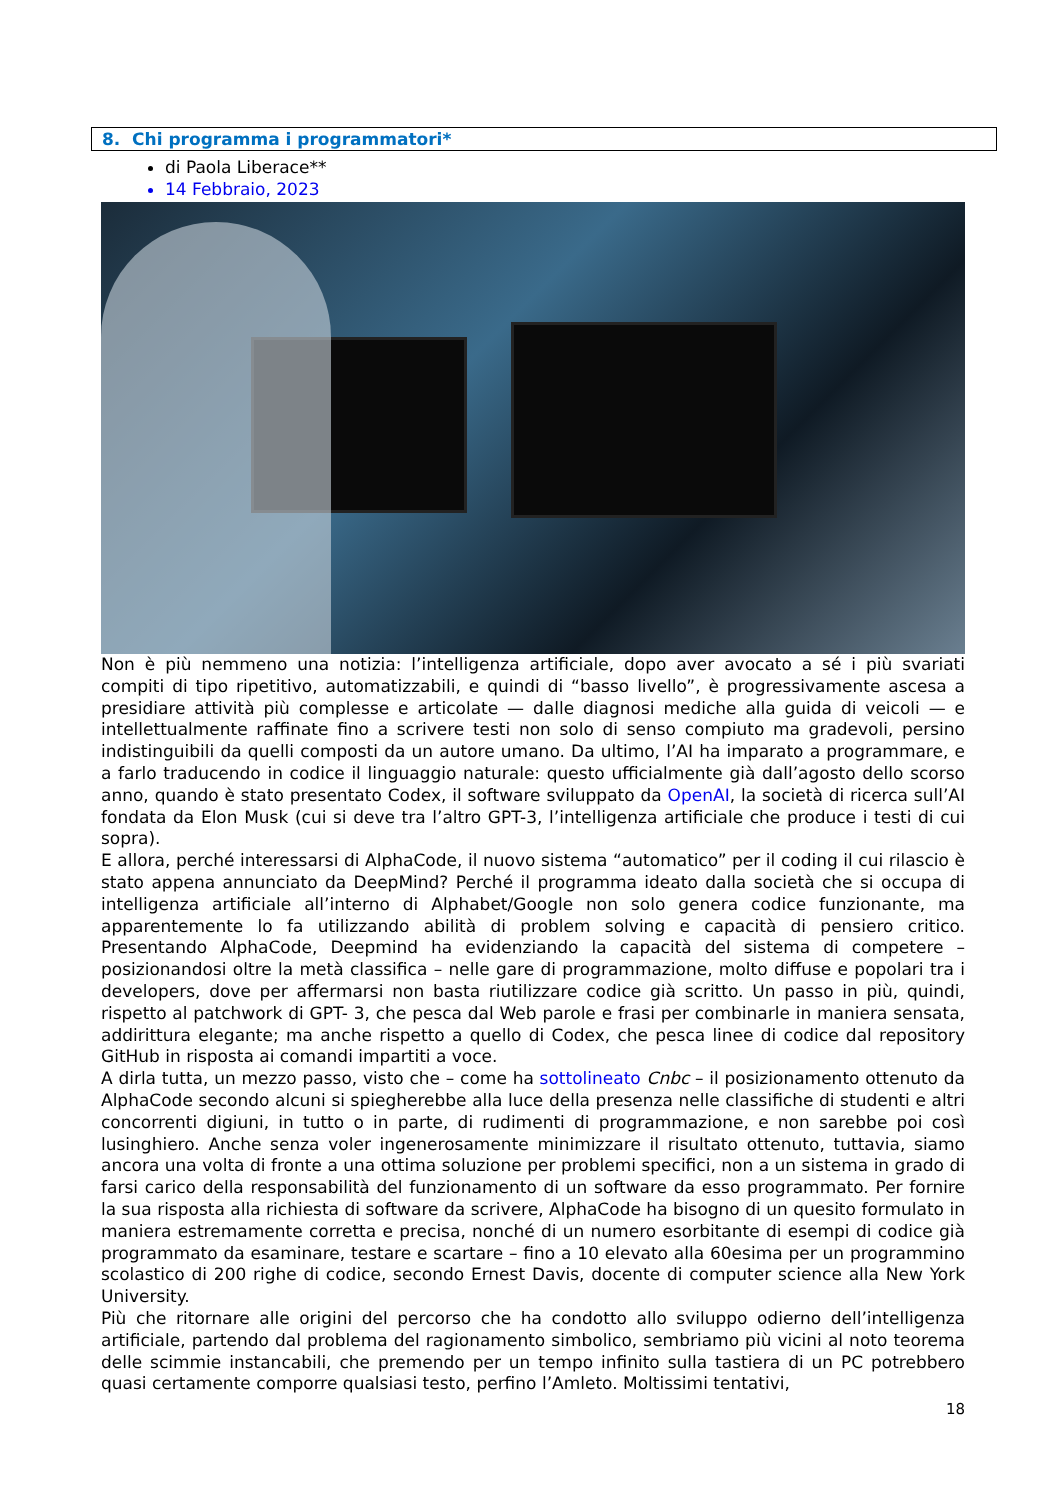8. Chi programma i programmatori*
di Paola Liberace**
14 Febbraio, 2023
Non è più nemmeno una notizia: l’intelligenza artificiale, dopo aver avocato a sé i più svariati compiti di tipo ripetitivo, automatizzabili, e quindi di “basso livello”, è progressivamente ascesa a presidiare attività più complesse e articolate — dalle diagnosi mediche alla guida di veicoli — e intellettualmente raffinate fino a scrivere testi non solo di senso compiuto ma gradevoli, persino indistinguibili da quelli composti da un autore umano. Da ultimo, l’AI ha imparato a programmare, e a farlo traducendo in codice il linguaggio naturale: questo ufficialmente già dall’agosto dello scorso anno, quando è stato presentato Codex, il software sviluppato da OpenAI, la società di ricerca sull’AI fondata da Elon Musk (cui si deve tra l’altro GPT-3, l’intelligenza artificiale che produce i testi di cui sopra).
E allora, perché interessarsi di AlphaCode, il nuovo sistema “automatico” per il coding il cui rilascio è stato appena annunciato da DeepMind? Perché il programma ideato dalla società che si occupa di intelligenza artificiale all’interno di Alphabet/Google non solo genera codice funzionante, ma apparentemente lo fa utilizzando abilità di problem solving e capacità di pensiero critico. Presentando AlphaCode, Deepmind ha evidenziando la capacità del sistema di competere – posizionandosi oltre la metà classifica – nelle gare di programmazione, molto diffuse e popolari tra i developers, dove per affermarsi non basta riutilizzare codice già scritto. Un passo in più, quindi, rispetto al patchwork di GPT- 3, che pesca dal Web parole e frasi per combinarle in maniera sensata, addirittura elegante; ma anche rispetto a quello di Codex, che pesca linee di codice dal repository GitHub in risposta ai comandi impartiti a voce.
A dirla tutta, un mezzo passo, visto che – come ha sottolineato Cnbc – il posizionamento ottenuto da AlphaCode secondo alcuni si spiegherebbe alla luce della presenza nelle classifiche di studenti e altri concorrenti digiuni, in tutto o in parte, di rudimenti di programmazione, e non sarebbe poi così lusinghiero. Anche senza voler ingenerosamente minimizzare il risultato ottenuto, tuttavia, siamo ancora una volta di fronte a una ottima soluzione per problemi specifici, non a un sistema in grado di farsi carico della responsabilità del funzionamento di un software da esso programmato. Per fornire la sua risposta alla richiesta di software da scrivere, AlphaCode ha bisogno di un quesito formulato in maniera estremamente corretta e precisa, nonché di un numero esorbitante di esempi di codice già programmato da esaminare, testare e scartare – fino a 10 elevato alla 60esima per un programmino scolastico di 200 righe di codice, secondo Ernest Davis, docente di computer science alla New York University.
Più che ritornare alle origini del percorso che ha condotto allo sviluppo odierno dell’intelligenza artificiale, partendo dal problema del ragionamento simbolico, sembriamo più vicini al noto teorema delle scimmie instancabili, che premendo per un tempo infinito sulla tastiera di un PC potrebbero quasi certamente comporre qualsiasi testo, perfino l’Amleto. Moltissimi tentativi,
18